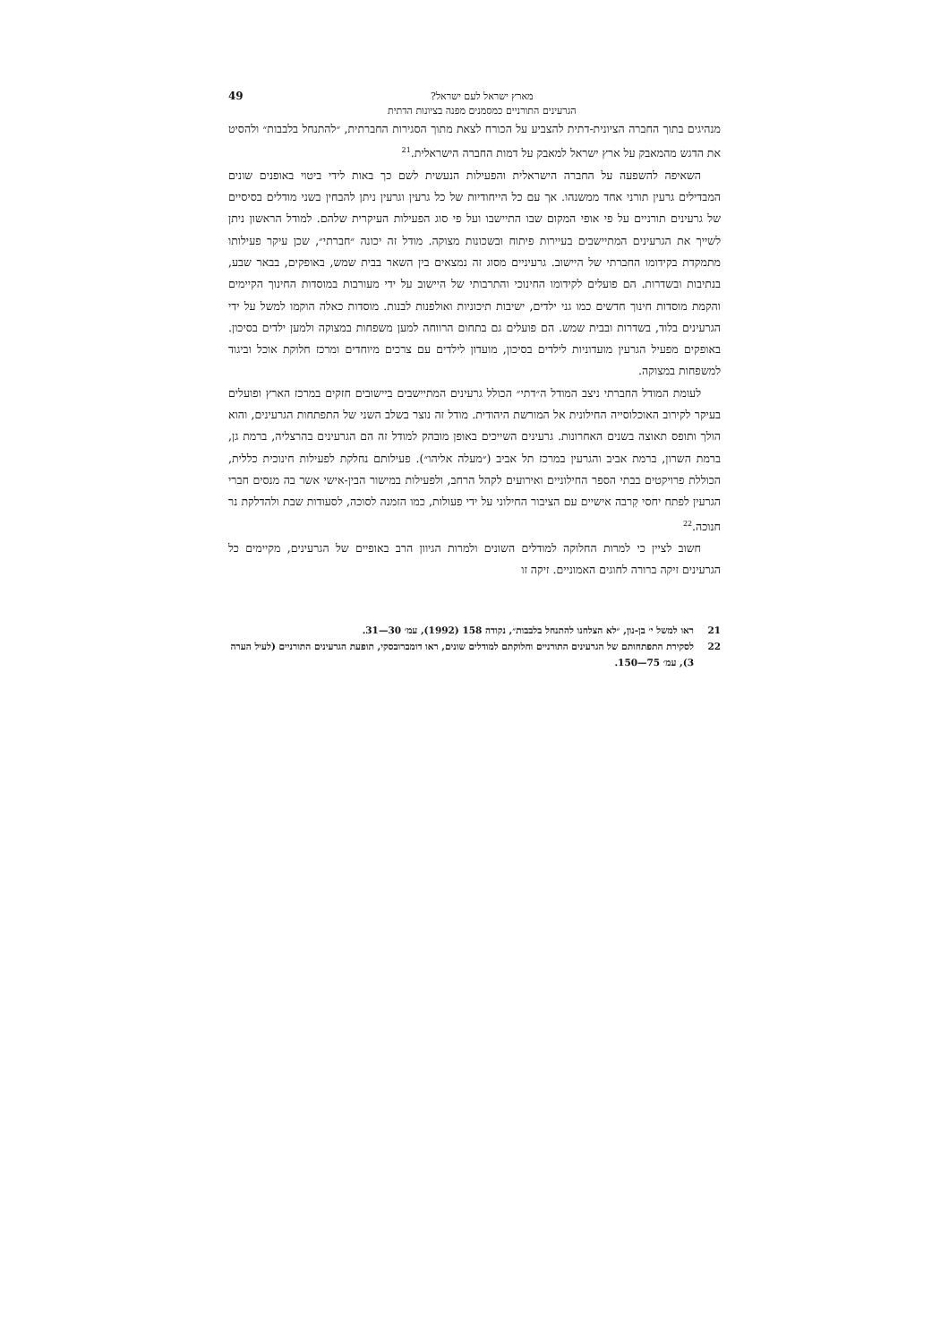מארץ ישראל לעם ישראל?
הגרעינים התורניים כמסמנים מפנה בציונות הדתית
49
מנהיגים בתוך החברה הציונית-דתית להצביע על הכורח לצאת מתוך הסגירות החברתית, ״להתנחל בלבבות״ ולהסיט את הדגש מהמאבק על ארץ ישראל למאבק על דמות החברה הישראלית.<sup>21</sup>
השאיפה להשפעה על החברה הישראלית והפעילות הנעשית לשם כך באות לידי ביטוי באופנים שונים המבדילים גרעין תורני אחד ממשנהו. אך עם כל הייחודיות של כל גרעין וגרעין ניתן להבחין בשני מודלים בסיסיים של גרעינים תורניים על פי אופי המקום שבו התיישבו ועל פי סוג הפעילות העיקרית שלהם. למודל הראשון ניתן לשייך את הגרעינים המתיישבים בעיירות פיתוח ובשכונות מצוקה. מודל זה יכונה ״חברתי״, שכן עיקר פעילותו מתמקדת בקידומו החברתי של היישוב. גרעיניים מסוג זה נמצאים בין השאר בבית שמש, באופקים, בבאר שבע, בנתיבות ובשדרות. הם פועלים לקידומו החינוכי והתרבותי של היישוב על ידי מעורבות במוסדות החינוך הקיימים והקמת מוסדות חינוך חדשים כמו גני ילדים, ישיבות תיכוניות ואולפנות לבנות. מוסדות כאלה הוקמו למשל על ידי הגרעינים בלוד, בשדרות ובבית שמש. הם פועלים גם בתחום הרווחה למען משפחות במצוקה ולמען ילדים בסיכון. באופקים מפעיל הגרעין מועדוניות לילדים בסיכון, מועדון לילדים עם צרכים מיוחדים ומרכז חלוקת אוכל וביגוד למשפחות במצוקה.
לעומת המודל החברתי ניצב המודל ה״דתי״ הכולל גרעינים המתיישבים ביישובים חזקים במרכז הארץ ופועלים בעיקר לקירוב האוכלוסייה החילונית אל המורשת היהודית. מודל זה נוצר בשלב השני של התפתחות הגרעינים, והוא הולך ותופס תאוצה בשנים האחרונות. גרעינים השייכים באופן מובהק למודל זה הם הגרעינים בהרצליה, ברמת גן, ברמת השרון, ברמת אביב והגרעין במרכז תל אביב (״מעלה אליהו״). פעילותם נחלקת לפעילות חינוכית כללית, הכוללת פרויקטים בבתי הספר החילוניים ואירועים לקהל הרחב, ולפעילות במישור הבין-אישי אשר בה מנסים חברי הגרעין לפתח יחסי קִרבה אישיים עם הציבור החילוני על ידי פעולות, כמו הזמנה לסוכה, לסעודות שבת ולהדלקת נר חנוכה.<sup>22</sup>
חשוב לציין כי למרות החלוקה למודלים השונים ולמרות הגיוון הרב באופיים של הגרעינים, מקיימים כל הגרעינים זיקה ברורה לחוגים האמוניים. זיקה זו
21 ראו למשל י׳ בן-נון, ״לא הצלחנו להתנחל בלבבות״, נקודה 158 (1992), עמ׳ 30—31.
22 לסקירת התפתחותם של הגרעינים התורניים וחלוקתם למודלים שונים, ראו דומברובסקי, תופעת הגרעינים התורניים (לעיל הערה 3), עמ׳ 75—150.